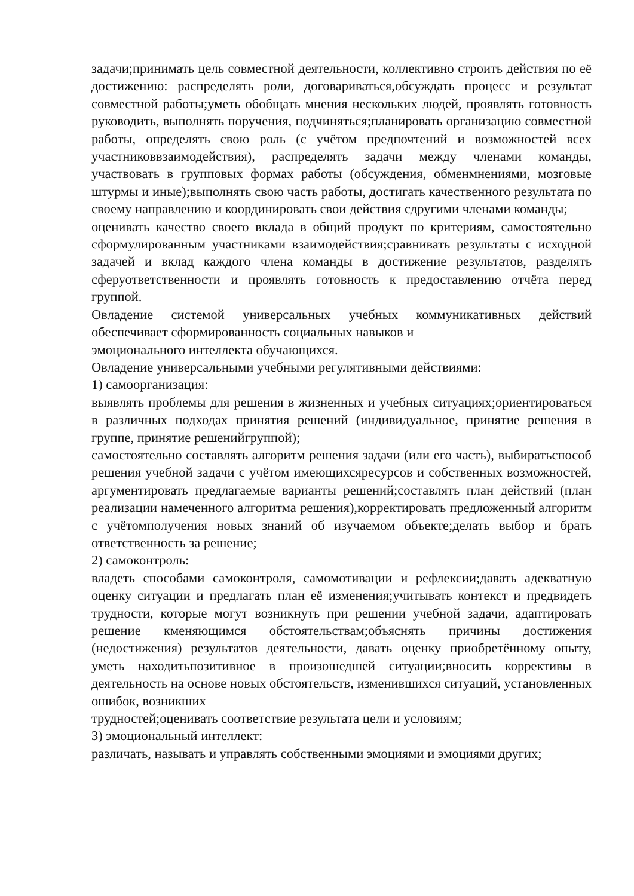задачи;принимать цель совместной деятельности, коллективно строить действия по её достижению: распределять роли, договариваться,обсуждать процесс и результат совместной работы;уметь обобщать мнения нескольких людей, проявлять готовность руководить, выполнять поручения, подчиняться;планировать организацию совместной работы, определять свою роль (с учётом предпочтений и возможностей всех участниковвзаимодействия), распределять задачи между членами команды, участвовать в групповых формах работы (обсуждения, обменмнениями, мозговые штурмы и иные);выполнять свою часть работы, достигать качественного результата по своему направлению и координировать свои действия сдругими членами команды;
оценивать качество своего вклада в общий продукт по критериям, самостоятельно сформулированным участниками взаимодействия;сравнивать результаты с исходной задачей и вклад каждого члена команды в достижение результатов, разделять сферуответственности и проявлять готовность к предоставлению отчёта перед группой.
Овладение системой универсальных учебных коммуникативных действий обеспечивает сформированность социальных навыков и
эмоционального интеллекта обучающихся.
Овладение универсальными учебными регулятивными действиями:
1) самоорганизация:
выявлять проблемы для решения в жизненных и учебных ситуациях;ориентироваться в различных подходах принятия решений (индивидуальное, принятие решения в группе, принятие решенийгруппой);
самостоятельно составлять алгоритм решения задачи (или его часть), выбиратьспособ решения учебной задачи с учётом имеющихсяресурсов и собственных возможностей, аргументировать предлагаемые варианты решений;составлять план действий (план реализации намеченного алгоритма решения),корректировать предложенный алгоритм с учётомполучения новых знаний об изучаемом объекте;делать выбор и брать ответственность за решение;
2) самоконтроль:
владеть способами самоконтроля, самомотивации и рефлексии;давать адекватную оценку ситуации и предлагать план её изменения;учитывать контекст и предвидеть трудности, которые могут возникнуть при решении учебной задачи, адаптировать решение кменяющимся обстоятельствам;объяснять причины достижения (недостижения) результатов деятельности, давать оценку приобретённому опыту, уметь находитьпозитивное в произошедшей ситуации;вносить коррективы в деятельность на основе новых обстоятельств, изменившихся ситуаций, установленных ошибок, возникших
трудностей;оценивать соответствие результата цели и условиям;
3) эмоциональный интеллект:
различать, называть и управлять собственными эмоциями и эмоциями других;